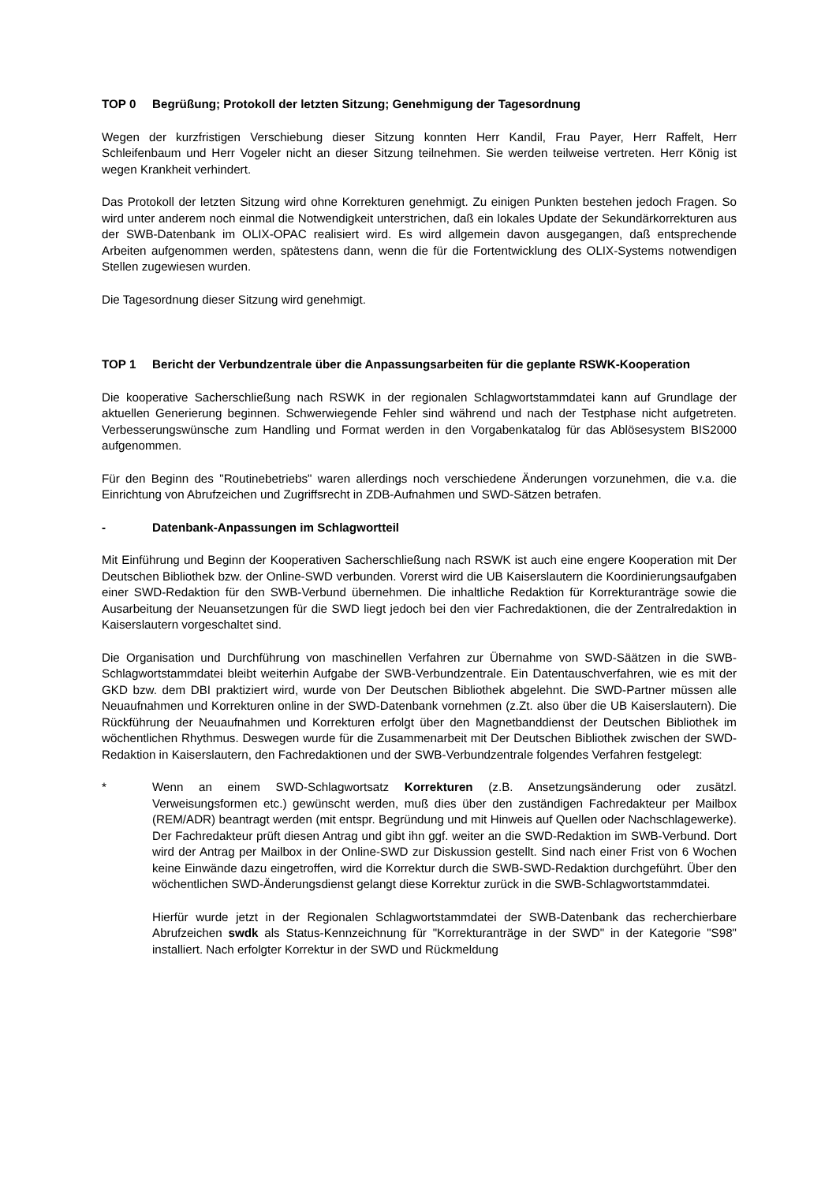TOP 0 Begrüßung; Protokoll der letzten Sitzung; Genehmigung der Tagesordnung
Wegen der kurzfristigen Verschiebung dieser Sitzung konnten Herr Kandil, Frau Payer, Herr Raffelt, Herr Schleifenbaum und Herr Vogeler nicht an dieser Sitzung teilnehmen. Sie werden teilweise vertreten. Herr König ist wegen Krankheit verhindert.
Das Protokoll der letzten Sitzung wird ohne Korrekturen genehmigt. Zu einigen Punkten bestehen jedoch Fragen. So wird unter anderem noch einmal die Notwendigkeit unterstrichen, daß ein lokales Update der Sekundärkorrekturen aus der SWB-Datenbank im OLIX-OPAC realisiert wird. Es wird allgemein davon ausgegangen, daß entsprechende Arbeiten aufgenommen werden, spätestens dann, wenn die für die Fortentwicklung des OLIX-Systems notwendigen Stellen zugewiesen wurden.
Die Tagesordnung dieser Sitzung wird genehmigt.
TOP 1 Bericht der Verbundzentrale über die Anpassungsarbeiten für die geplante RSWK-Kooperation
Die kooperative Sacherschließung nach RSWK in der regionalen Schlagwortstammdatei kann auf Grundlage der aktuellen Generierung beginnen. Schwerwiegende Fehler sind während und nach der Testphase nicht aufgetreten. Verbesserungswünsche zum Handling und Format werden in den Vorgabenkatalog für das Ablösesystem BIS2000 aufgenommen.
Für den Beginn des "Routinebetriebs" waren allerdings noch verschiedene Änderungen vorzunehmen, die v.a. die Einrichtung von Abrufzeichen und Zugriffsrecht in ZDB-Aufnahmen und SWD-Sätzen betrafen.
- Datenbank-Anpassungen im Schlagwortteil
Mit Einführung und Beginn der Kooperativen Sacherschließung nach RSWK ist auch eine engere Kooperation mit Der Deutschen Bibliothek bzw. der Online-SWD verbunden. Vorerst wird die UB Kaiserslautern die Koordinierungsaufgaben einer SWD-Redaktion für den SWB-Verbund übernehmen. Die inhaltliche Redaktion für Korrekturanträge sowie die Ausarbeitung der Neuansetzungen für die SWD liegt jedoch bei den vier Fachredaktionen, die der Zentralredaktion in Kaiserslautern vorgeschaltet sind.
Die Organisation und Durchführung von maschinellen Verfahren zur Übernahme von SWD-Säätzen in die SWB-Schlagwortstammdatei bleibt weiterhin Aufgabe der SWB-Verbundzentrale. Ein Datentauschverfahren, wie es mit der GKD bzw. dem DBI praktiziert wird, wurde von Der Deutschen Bibliothek abgelehnt. Die SWD-Partner müssen alle Neuaufnahmen und Korrekturen online in der SWD-Datenbank vornehmen (z.Zt. also über die UB Kaiserslautern). Die Rückführung der Neuaufnahmen und Korrekturen erfolgt über den Magnetbanddienst der Deutschen Bibliothek im wöchentlichen Rhythmus. Deswegen wurde für die Zusammenarbeit mit Der Deutschen Bibliothek zwischen der SWD-Redaktion in Kaiserslautern, den Fachredaktionen und der SWB-Verbundzentrale folgendes Verfahren festgelegt:
* Wenn an einem SWD-Schlagwortsatz Korrekturen (z.B. Ansetzungsänderung oder zusätzl. Verweisungsformen etc.) gewünscht werden, muß dies über den zuständigen Fachredakteur per Mailbox (REM/ADR) beantragt werden (mit entspr. Begründung und mit Hinweis auf Quellen oder Nachschlagewerke). Der Fachredakteur prüft diesen Antrag und gibt ihn ggf. weiter an die SWD-Redaktion im SWB-Verbund. Dort wird der Antrag per Mailbox in der Online-SWD zur Diskussion gestellt. Sind nach einer Frist von 6 Wochen keine Einwände dazu eingetroffen, wird die Korrektur durch die SWB-SWD-Redaktion durchgeführt. Über den wöchentlichen SWD-Änderungsdienst gelangt diese Korrektur zurück in die SWB-Schlagwortstammdatei.
Hierfür wurde jetzt in der Regionalen Schlagwortstammdatei der SWB-Datenbank das recherchierbare Abrufzeichen swdk als Status-Kennzeichnung für "Korrekturanträge in der SWD" in der Kategorie "S98" installiert. Nach erfolgter Korrektur in der SWD und Rückmeldung